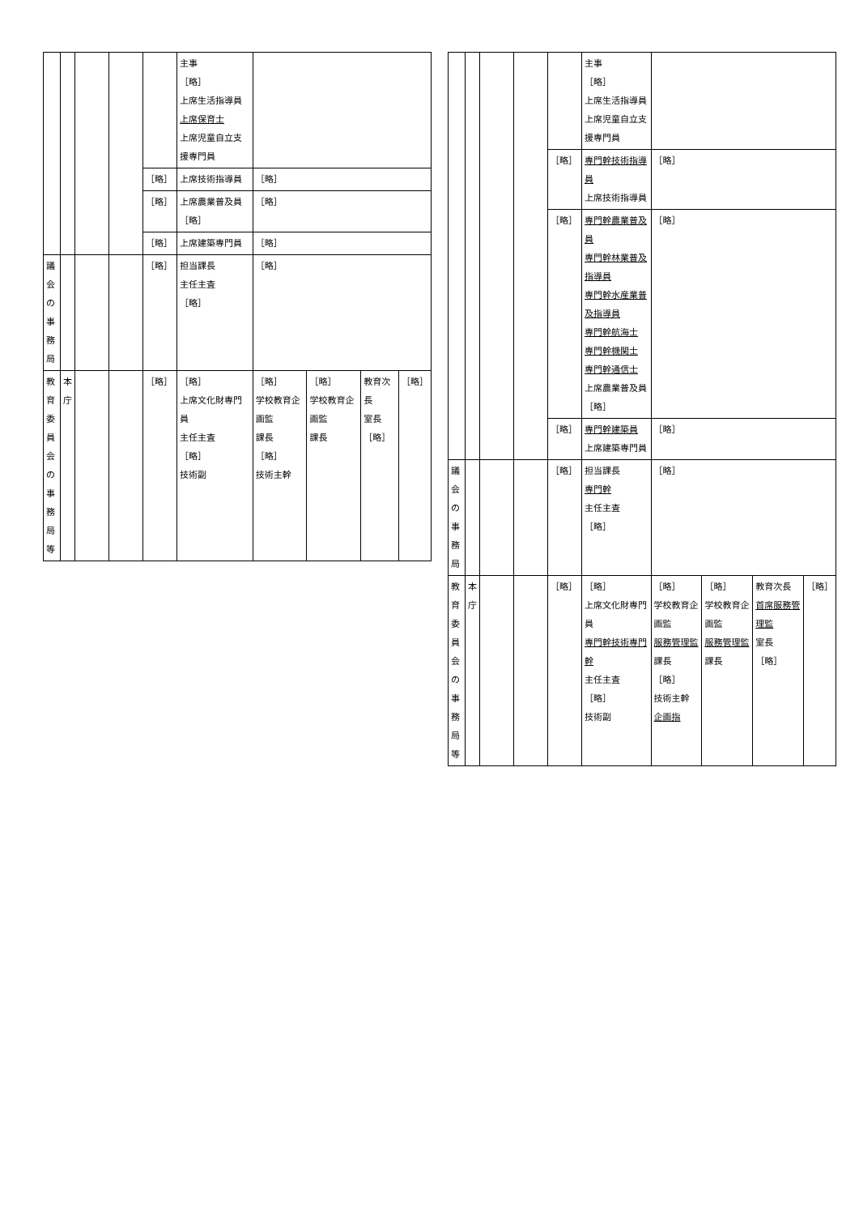| | | | | | 主事 ［略］ 上席生活指導員 上席保育士 上席児童自立支援専門員 | | | | |
| | | | | ［略］ | 上席技術指導員 | ［略］ | | | |
| | | | | ［略］ | 上席農業普及員 ［略］ | ［略］ | | | |
| | | | | ［略］ | 上席建築専門員 | ［略］ | | | |
| 議会の事務局 | | | | ［略］ | 担当課長 主任主査 ［略］ | ［略］ | | | |
| 教育委員会の事務局等 | 本庁 | | | ［略］ | ［略］ 上席文化財専門員 主任主査 ［略］ 技術副 | ［略］ 学校教育企画監 課長 ［略］ 技術主幹 | ［略］ 学校教育企画監 課長 | 教育次長 室長 ［略］ | ［略］ |
| | | | | | 主事 ［略］ 上席生活指導員 上席児童自立支援専門員 | | | | |
| | | | | ［略］ | 専門幹技術指導員 上席技術指導員 | ［略］ | | | |
| | | | | ［略］ | 専門幹農業普及員 専門幹林業普及指導員 専門幹水産業普及指導員 専門幹航海士 専門幹機関士 専門幹通信士 上席農業普及員 ［略］ | ［略］ | | | |
| | | | | ［略］ | 専門幹建築員 上席建築専門員 | ［略］ | | | |
| 議会の事務局 | | | | ［略］ | 担当課長 専門幹 主任主査 ［略］ | ［略］ | | | |
| 教育委員会の事務局等 | 本庁 | | | ［略］ | ［略］ 上席文化財専門員 専門幹技術専門幹 主任主査 ［略］ 技術副 | ［略］ 学校教育企画監 服務管理監 課長 ［略］ 技術主幹 企画指 | ［略］ 学校教育企画監 服務管理監 課長 | 教育次長 首席服務管理監 室長 ［略］ | ［略］ |